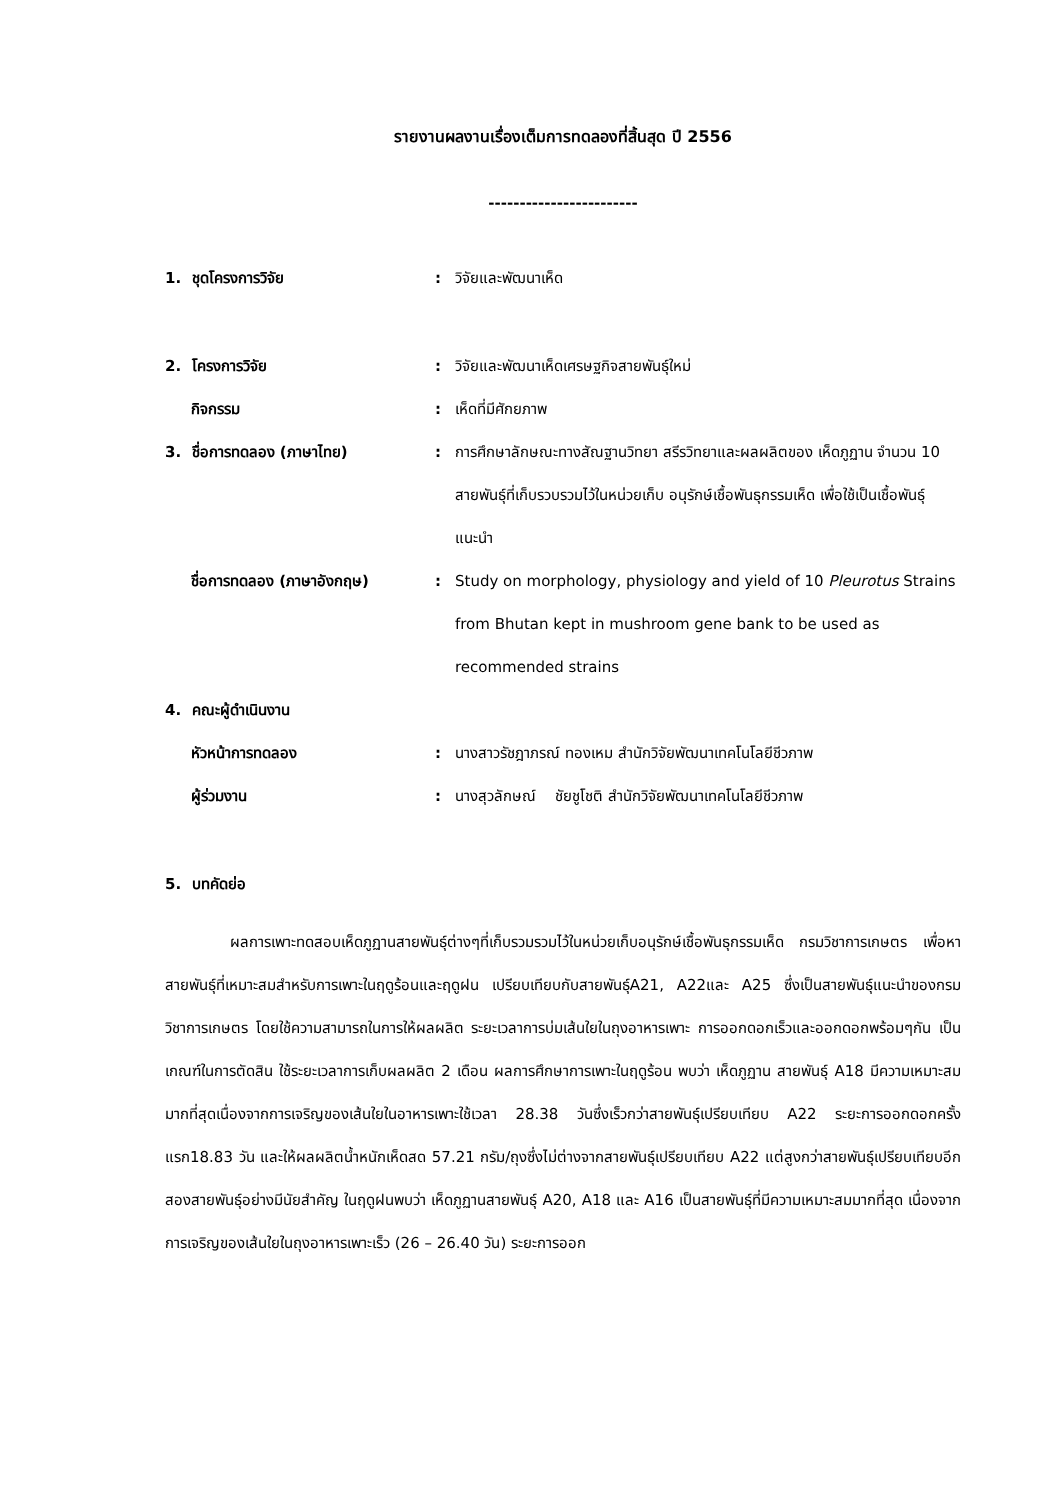รายงานผลงานเรื่องเต็มการทดลองที่สิ้นสุด ปี 2556
------------------------
1. ชุดโครงการวิจัย : วิจัยและพัฒนาเห็ด
2. โครงการวิจัย : วิจัยและพัฒนาเห็ดเศรษฐกิจสายพันธุ์ใหม่
กิจกรรม : เห็ดที่มีศักยภาพ
3. ชื่อการทดลอง (ภาษาไทย) : การศึกษาลักษณะทางสัณฐานวิทยา สรีรวิทยาและผลผลิตของ เห็ดภูฏาน จำนวน 10 สายพันธุ์ที่เก็บรวบรวมไว้ในหน่วยเก็บ อนุรักษ์เชื้อพันธุกรรมเห็ด เพื่อใช้เป็นเชื้อพันธุ์แนะนำ
ชื่อการทดลอง (ภาษาอังกฤษ) : Study on morphology, physiology and yield of 10 Pleurotus Strains from Bhutan kept in mushroom gene bank to be used as recommended strains
4. คณะผู้ดำเนินงาน
หัวหน้าการทดลอง : นางสาวรัชฎาภรณ์ ทองเหม สำนักวิจัยพัฒนาเทคโนโลยีชีวภาพ
ผู้ร่วมงาน : นางสุวลักษณ์ ชัยชูโชติ สำนักวิจัยพัฒนาเทคโนโลยีชีวภาพ
5. บทคัดย่อ
ผลการเพาะทดสอบเห็ดภูฏานสายพันธุ์ต่างๆที่เก็บรวมรวมไว้ในหน่วยเก็บอนุรักษ์เชื้อพันธุกรรมเห็ด กรมวิชาการเกษตร เพื่อหาสายพันธุ์ที่เหมาะสมสำหรับการเพาะในฤดูร้อนและฤดูฝน เปรียบเทียบกับสายพันธุ์A21, A22และ A25 ซึ่งเป็นสายพันธุ์แนะนำของกรมวิชาการเกษตร โดยใช้ความสามารถในการให้ผลผลิต ระยะเวลาการบ่มเส้นใยในถุงอาหารเพาะ การออกดอกเร็วและออกดอกพร้อมๆกัน เป็นเกณฑ์ในการตัดสิน ใช้ระยะเวลาการเก็บผลผลิต 2 เดือน ผลการศึกษาการเพาะในฤดูร้อน พบว่า เห็ดภูฏาน สายพันธุ์ A18 มีความเหมาะสมมากที่สุดเนื่องจากการเจริญของเส้นใยในอาหารเพาะใช้เวลา 28.38 วันซึ่งเร็วกว่าสายพันธุ์เปรียบเทียบ A22 ระยะการออกดอกครั้งแรก18.83 วัน และให้ผลผลิตน้ำหนักเห็ดสด 57.21 กรัม/ถุงซึ่งไม่ต่างจากสายพันธุ์เปรียบเทียบ A22 แต่สูงกว่าสายพันธุ์เปรียบเทียบอีกสองสายพันธุ์อย่างมีนัยสำคัญ ในฤดูฝนพบว่า เห็ดภูฏานสายพันธุ์ A20, A18 และ A16 เป็นสายพันธุ์ที่มีความเหมาะสมมากที่สุด เนื่องจากการเจริญของเส้นใยในถุงอาหารเพาะเร็ว (26 – 26.40 วัน) ระยะการออก